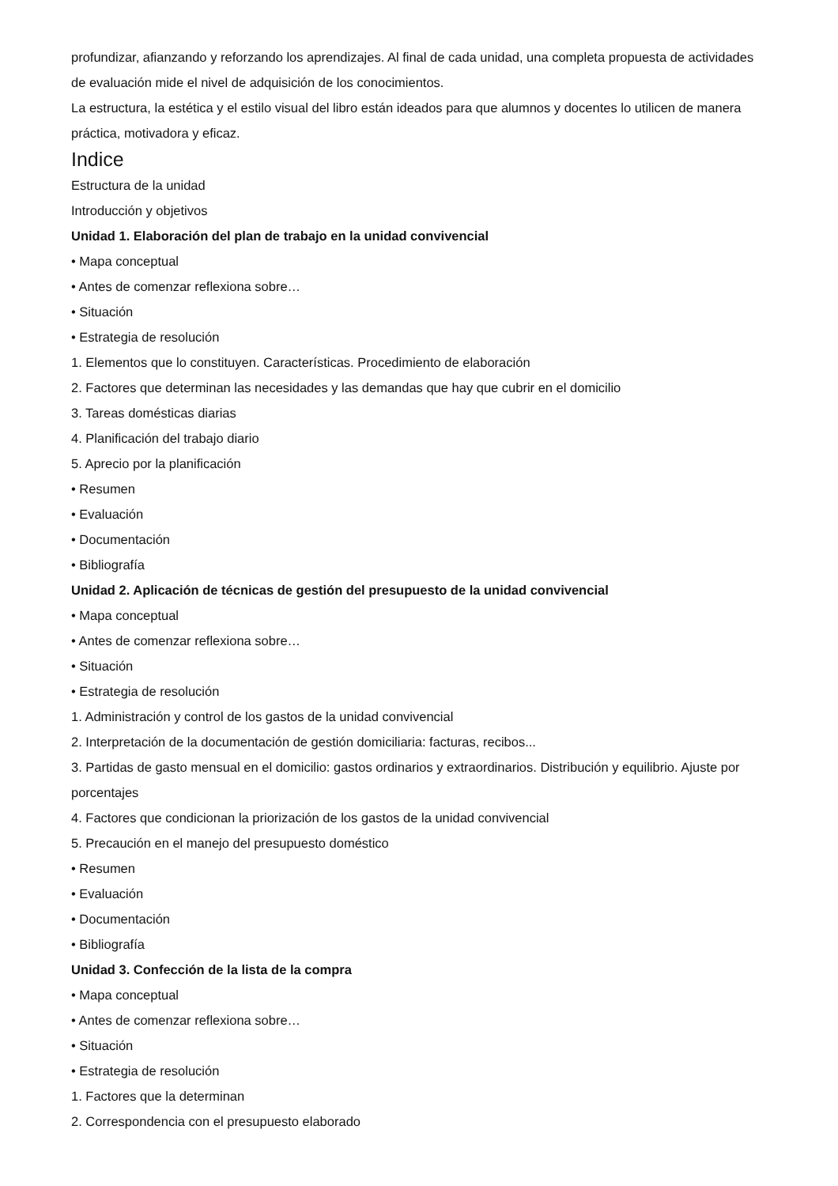profundizar, afianzando y reforzando los aprendizajes. Al final de cada unidad, una completa propuesta de actividades de evaluación mide el nivel de adquisición de los conocimientos.
La estructura, la estética y el estilo visual del libro están ideados para que alumnos y docentes lo utilicen de manera práctica, motivadora y eficaz.
Indice
Estructura de la unidad
Introducción y objetivos
Unidad 1. Elaboración del plan de trabajo en la unidad convivencial
• Mapa conceptual
• Antes de comenzar reflexiona sobre…
• Situación
• Estrategia de resolución
1. Elementos que lo constituyen. Características. Procedimiento de elaboración
2. Factores que determinan las necesidades y las demandas que hay que cubrir en el domicilio
3. Tareas domésticas diarias
4. Planificación del trabajo diario
5. Aprecio por la planificación
• Resumen
• Evaluación
• Documentación
• Bibliografía
Unidad 2. Aplicación de técnicas de gestión del presupuesto de la unidad convivencial
• Mapa conceptual
• Antes de comenzar reflexiona sobre…
• Situación
• Estrategia de resolución
1. Administración y control de los gastos de la unidad convivencial
2. Interpretación de la documentación de gestión domiciliaria: facturas, recibos...
3. Partidas de gasto mensual en el domicilio: gastos ordinarios y extraordinarios. Distribución y equilibrio. Ajuste por porcentajes
4. Factores que condicionan la priorización de los gastos de la unidad convivencial
5. Precaución en el manejo del presupuesto doméstico
• Resumen
• Evaluación
• Documentación
• Bibliografía
Unidad 3. Confección de la lista de la compra
• Mapa conceptual
• Antes de comenzar reflexiona sobre…
• Situación
• Estrategia de resolución
1. Factores que la determinan
2. Correspondencia con el presupuesto elaborado